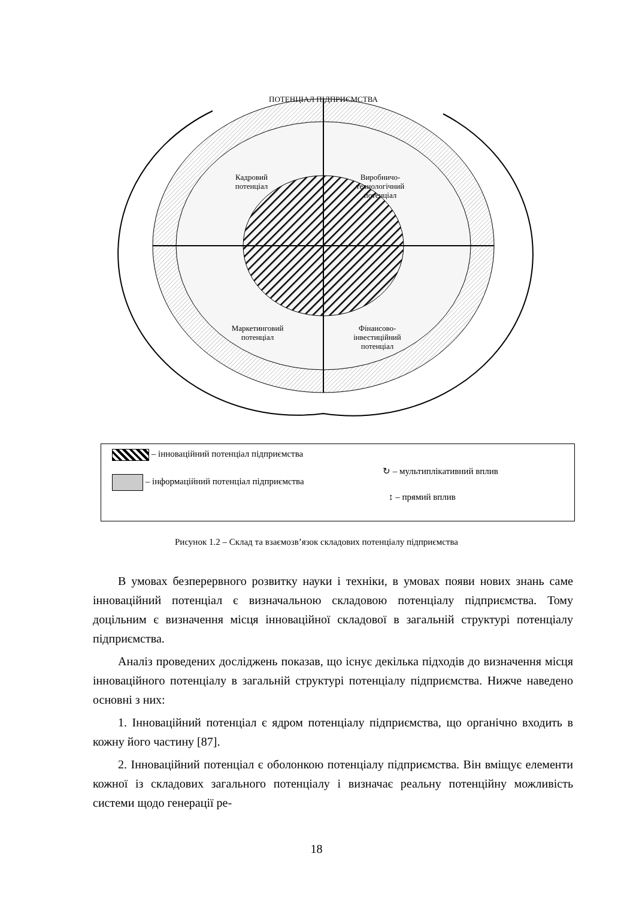ПОТЕНЦІАЛ ПІДПРИЄМСТВА
Кадровий потенціал
Виробничо-технологічний потенціал
Маркетинговий потенціал
Фінансово-інвестиційний потенціал
– інноваційний потенціал підприємства
– інформаційний потенціал підприємства
↻ – мультиплікативний вплив
↕ – прямий вплив
Рисунок 1.2 – Склад та взаємозв’язок складових потенціалу підприємства
В умовах безперервного розвитку науки і техніки, в умовах появи нових знань саме інноваційний потенціал є визначальною складовою потенціалу підприємства. Тому доцільним є визначення місця інноваційної складової в загальній структурі потенціалу підприємства.
Аналіз проведених досліджень показав, що існує декілька підходів до визначення місця інноваційного потенціалу в загальній структурі потенціалу підприємства. Нижче наведено основні з них:
1. Інноваційний потенціал є ядром потенціалу підприємства, що органічно входить в кожну його частину [87].
2. Інноваційний потенціал є оболонкою потенціалу підприємства. Він вміщує елементи кожної із складових загального потенціалу і визначає реальну потенційну можливість системи щодо генерації ре-
18